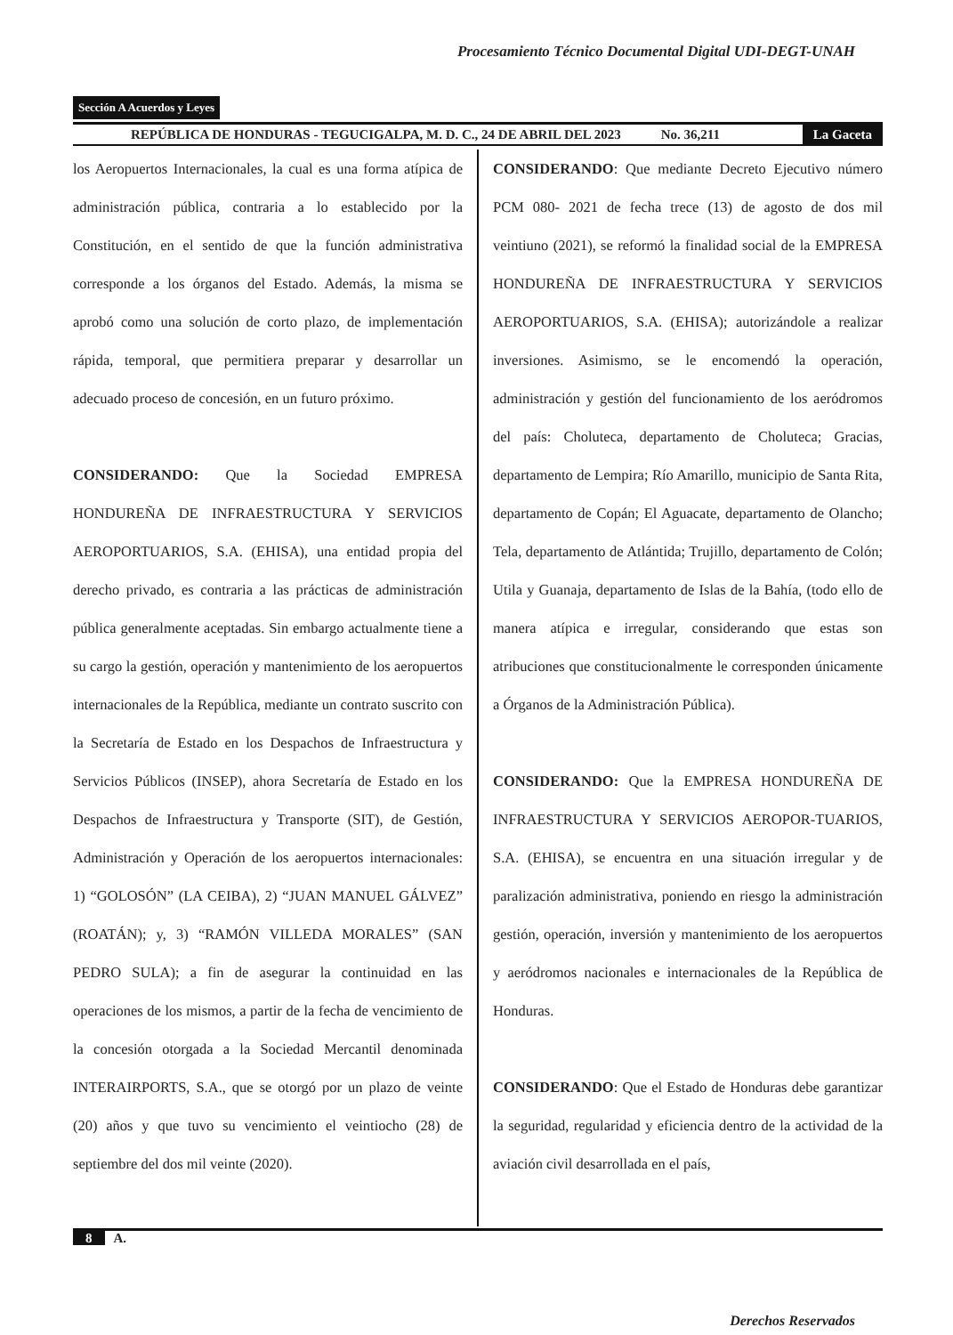Procesamiento Técnico Documental Digital UDI-DEGT-UNAH
Sección A Acuerdos y Leyes
REPÚBLICA DE HONDURAS - TEGUCIGALPA, M. D. C., 24 DE ABRIL DEL 2023 No. 36,211 La Gaceta
los Aeropuertos Internacionales, la cual es una forma atípica de administración pública, contraria a lo establecido por la Constitución, en el sentido de que la función administrativa corresponde a los órganos del Estado. Además, la misma se aprobó como una solución de corto plazo, de implementación rápida, temporal, que permitiera preparar y desarrollar un adecuado proceso de concesión, en un futuro próximo.
CONSIDERANDO: Que la Sociedad EMPRESA HONDUREÑA DE INFRAESTRUCTURA Y SERVICIOS AEROPORTUARIOS, S.A. (EHISA), una entidad propia del derecho privado, es contraria a las prácticas de administración pública generalmente aceptadas. Sin embargo actualmente tiene a su cargo la gestión, operación y mantenimiento de los aeropuertos internacionales de la República, mediante un contrato suscrito con la Secretaría de Estado en los Despachos de Infraestructura y Servicios Públicos (INSEP), ahora Secretaría de Estado en los Despachos de Infraestructura y Transporte (SIT), de Gestión, Administración y Operación de los aeropuertos internacionales: 1) “GOLOSÓN” (LA CEIBA), 2) “JUAN MANUEL GÁLVEZ” (ROATÁN); y, 3) “RAMÓN VILLEDA MORALES” (SAN PEDRO SULA); a fin de asegurar la continuidad en las operaciones de los mismos, a partir de la fecha de vencimiento de la concesión otorgada a la Sociedad Mercantil denominada INTERAIRPORTS, S.A., que se otorgó por un plazo de veinte (20) años y que tuvo su vencimiento el veintiocho (28) de septiembre del dos mil veinte (2020).
CONSIDERANDO: Que mediante Decreto Ejecutivo número PCM 080- 2021 de fecha trece (13) de agosto de dos mil veintiuno (2021), se reformó la finalidad social de la EMPRESA HONDUREÑA DE INFRAESTRUCTURA Y SERVICIOS AEROPORTUARIOS, S.A. (EHISA); autorizándole a realizar inversiones. Asimismo, se le encomendó la operación, administración y gestión del funcionamiento de los aeródromos del país: Choluteca, departamento de Choluteca; Gracias, departamento de Lempira; Río Amarillo, municipio de Santa Rita, departamento de Copán; El Aguacate, departamento de Olancho; Tela, departamento de Atlántida; Trujillo, departamento de Colón; Utila y Guanaja, departamento de Islas de la Bahía, (todo ello de manera atípica e irregular, considerando que estas son atribuciones que constitucionalmente le corresponden únicamente a Órganos de la Administración Pública).
CONSIDERANDO: Que la EMPRESA HONDUREÑA DE INFRAESTRUCTURA Y SERVICIOS AEROPOR-TUARIOS, S.A. (EHISA), se encuentra en una situación irregular y de paralización administrativa, poniendo en riesgo la administración gestión, operación, inversión y mantenimiento de los aeropuertos y aeródromos nacionales e internacionales de la República de Honduras.
CONSIDERANDO: Que el Estado de Honduras debe garantizar la seguridad, regularidad y eficiencia dentro de la actividad de la aviación civil desarrollada en el país,
8 A.
Derechos Reservados